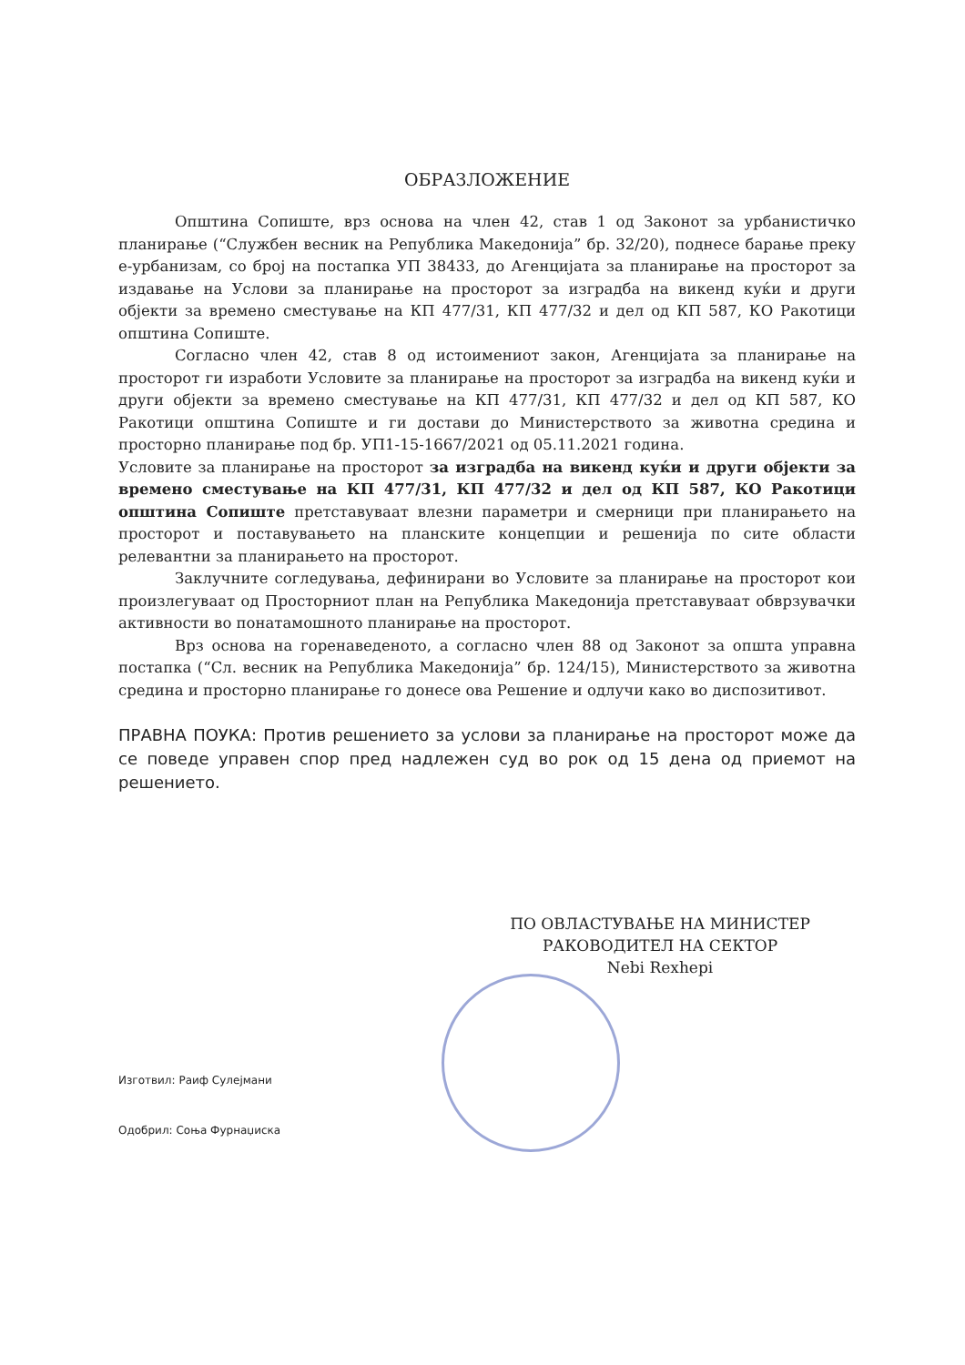ОБРАЗЛОЖЕНИЕ
Општина Сопиште, врз основа на член 42, став 1 од Законот за урбанистичко планирање (“Службен весник на Република Македонија” бр. 32/20), поднесе барање преку е-урбанизам, со број на постапка УП 38433, до Агенцијата за планирање на просторот за издавање на Услови за планирање на просторот за изградба на викенд куќи и други објекти за времено сместување на КП 477/31, КП 477/32 и дел од КП 587, КО Ракотици општина Сопиште.
Согласно член 42, став 8 од истоимениот закон, Агенцијата за планирање на просторот ги изработи Условите за планирање на просторот за изградба на викенд куќи и други објекти за времено сместување на КП 477/31, КП 477/32 и дел од КП 587, КО Ракотици општина Сопиште и ги достави до Министерството за животна средина и просторно планирање под бр. УП1-15-1667/2021 од 05.11.2021 година.
Условите за планирање на просторот за изградба на викенд куќи и други објекти за времено сместување на КП 477/31, КП 477/32 и дел од КП 587, КО Ракотици општина Сопиште претставуваат влезни параметри и смерници при планирањето на просторот и поставувањето на планските концепции и решенија по сите области релевантни за планирањето на просторот.
Заклучните согледувања, дефинирани во Условите за планирање на просторот кои произлегуваат од Просторниот план на Република Македонија претставуваат обврзувачки активности во понатамошното планирање на просторот.
Врз основа на горенаведеното, а согласно член 88 од Законот за општа управна постапка (“Сл. весник на Република Македонија” бр. 124/15), Министерството за животна средина и просторно планирање го донесе ова Решение и одлучи како во диспозитивот.
ПРАВНА ПОУКА: Против решението за услови за планирање на просторот може да се поведе управен спор пред надлежен суд во рок од 15 дена од приемот на решението.
ПО ОВЛАСТУВАЊЕ НА МИНИСТЕР
РАКОВОДИТЕЛ НА СЕКТОР
Nebi Rexhepi
Изготвил: Раиф Сулејмани
Одобрил: Соња Фурнаџиска